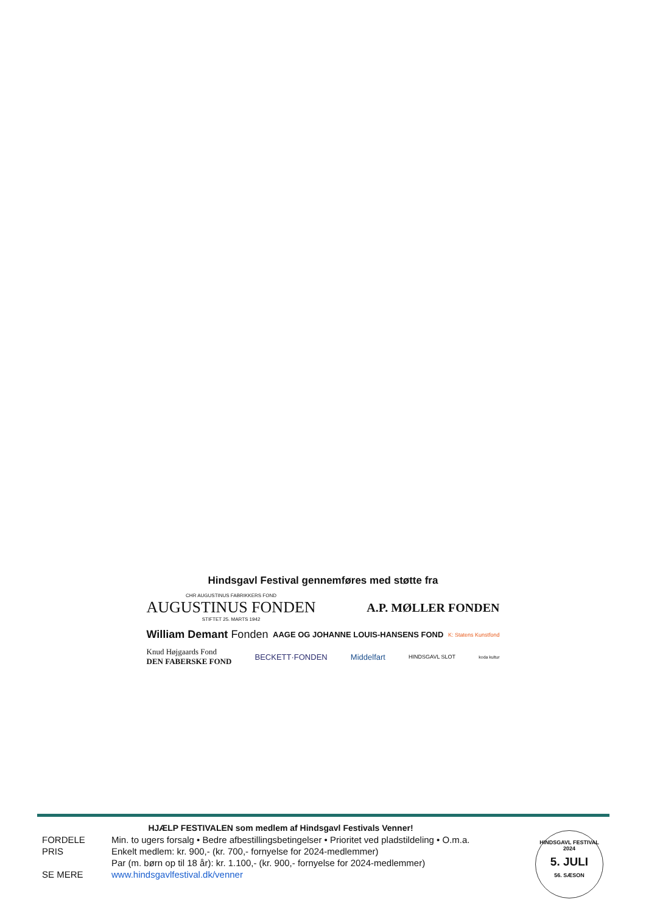Hindsgavl Festival gennemføres med støtte fra
CHR AUGUSTINUS FABRIKKERS FOND
AUGUSTINUS FONDEN
STIFTET 25. MARTS 1942
A.P. MØLLER FONDEN
William Demant Fonden
AAGE OG JOHANNE LOUIS-HANSENS FOND
K: Statens Kunstfond
Knud Højgaards Fond
DEN FABERSKE FOND
BECKETT·FONDEN Middelfart
HINDSGAVL SLOT
koda kultur
HJÆLP FESTIVALEN som medlem af Hindsgavl Festivals Venner!
| FORDELE | Min. to ugers forsalg • Bedre afbestillingsbetingelser • Prioritet ved pladstildeling • O.m.a. |
| PRIS | Enkelt medlem: kr. 900,- (kr. 700,- fornyelse for 2024-medlemmer) |
| | Par (m. børn op til 18 år): kr. 1.100,- (kr. 900,- fornyelse for 2024-medlemmer) |
| SE MERE | www.hindsgavlfestival.dk/venner |
HINDSGAVL FESTIVAL 2024
5. JULI
56. SÆSON